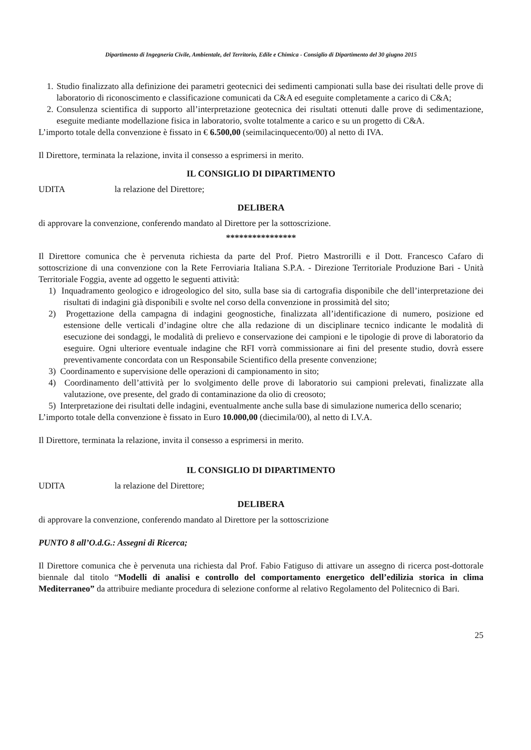Dipartimento di Ingegneria Civile, Ambientale, del Territorio, Edile e Chimica - Consiglio di Dipartimento del 30 giugno 2015
1. Studio finalizzato alla definizione dei parametri geotecnici dei sedimenti campionati sulla base dei risultati delle prove di laboratorio di riconoscimento e classificazione comunicati da C&A ed eseguite completamente a carico di C&A;
2. Consulenza scientifica di supporto all’interpretazione geotecnica dei risultati ottenuti dalle prove di sedimentazione, eseguite mediante modellazione fisica in laboratorio, svolte totalmente a carico e su un progetto di C&A.
L’importo totale della convenzione è fissato in € 6.500,00 (seimilacinquecento/00) al netto di IVA.
Il Direttore, terminata la relazione, invita il consesso a esprimersi in merito.
IL CONSIGLIO DI DIPARTIMENTO
UDITA la relazione del Direttore;
DELIBERA
di approvare la convenzione, conferendo mandato al Direttore per la sottoscrizione.
****************
Il Direttore comunica che è pervenuta richiesta da parte del Prof. Pietro Mastrorilli e il Dott. Francesco Cafaro di sottoscrizione di una convenzione con la Rete Ferroviaria Italiana S.P.A. - Direzione Territoriale Produzione Bari - Unità Territoriale Foggia, avente ad oggetto le seguenti attività:
1) Inquadramento geologico e idrogeologico del sito, sulla base sia di cartografia disponibile che dell’interpretazione dei risultati di indagini già disponibili e svolte nel corso della convenzione in prossimità del sito;
2) Progettazione della campagna di indagini geognostiche, finalizzata all’identificazione di numero, posizione ed estensione delle verticali d’indagine oltre che alla redazione di un disciplinare tecnico indicante le modalità di esecuzione dei sondaggi, le modalità di prelievo e conservazione dei campioni e le tipologie di prove di laboratorio da eseguire. Ogni ulteriore eventuale indagine che RFI vorrà commissionare ai fini del presente studio, dovrà essere preventivamente concordata con un Responsabile Scientifico della presente convenzione;
3) Coordinamento e supervisione delle operazioni di campionamento in sito;
4) Coordinamento dell’attività per lo svolgimento delle prove di laboratorio sui campioni prelevati, finalizzate alla valutazione, ove presente, del grado di contaminazione da olio di creosoto;
5) Interpretazione dei risultati delle indagini, eventualmente anche sulla base di simulazione numerica dello scenario;
L’importo totale della convenzione è fissato in Euro 10.000,00 (diecimila/00), al netto di I.V.A.
Il Direttore, terminata la relazione, invita il consesso a esprimersi in merito.
IL CONSIGLIO DI DIPARTIMENTO
UDITA la relazione del Direttore;
DELIBERA
di approvare la convenzione, conferendo mandato al Direttore per la sottoscrizione
PUNTO 8 all’O.d.G.: Assegni di Ricerca;
Il Direttore comunica che è pervenuta una richiesta dal Prof. Fabio Fatiguso di attivare un assegno di ricerca post-dottorale biennale dal titolo “Modelli di analisi e controllo del comportamento energetico dell’edilizia storica in clima Mediterraneo” da attribuire mediante procedura di selezione conforme al relativo Regolamento del Politecnico di Bari.
25